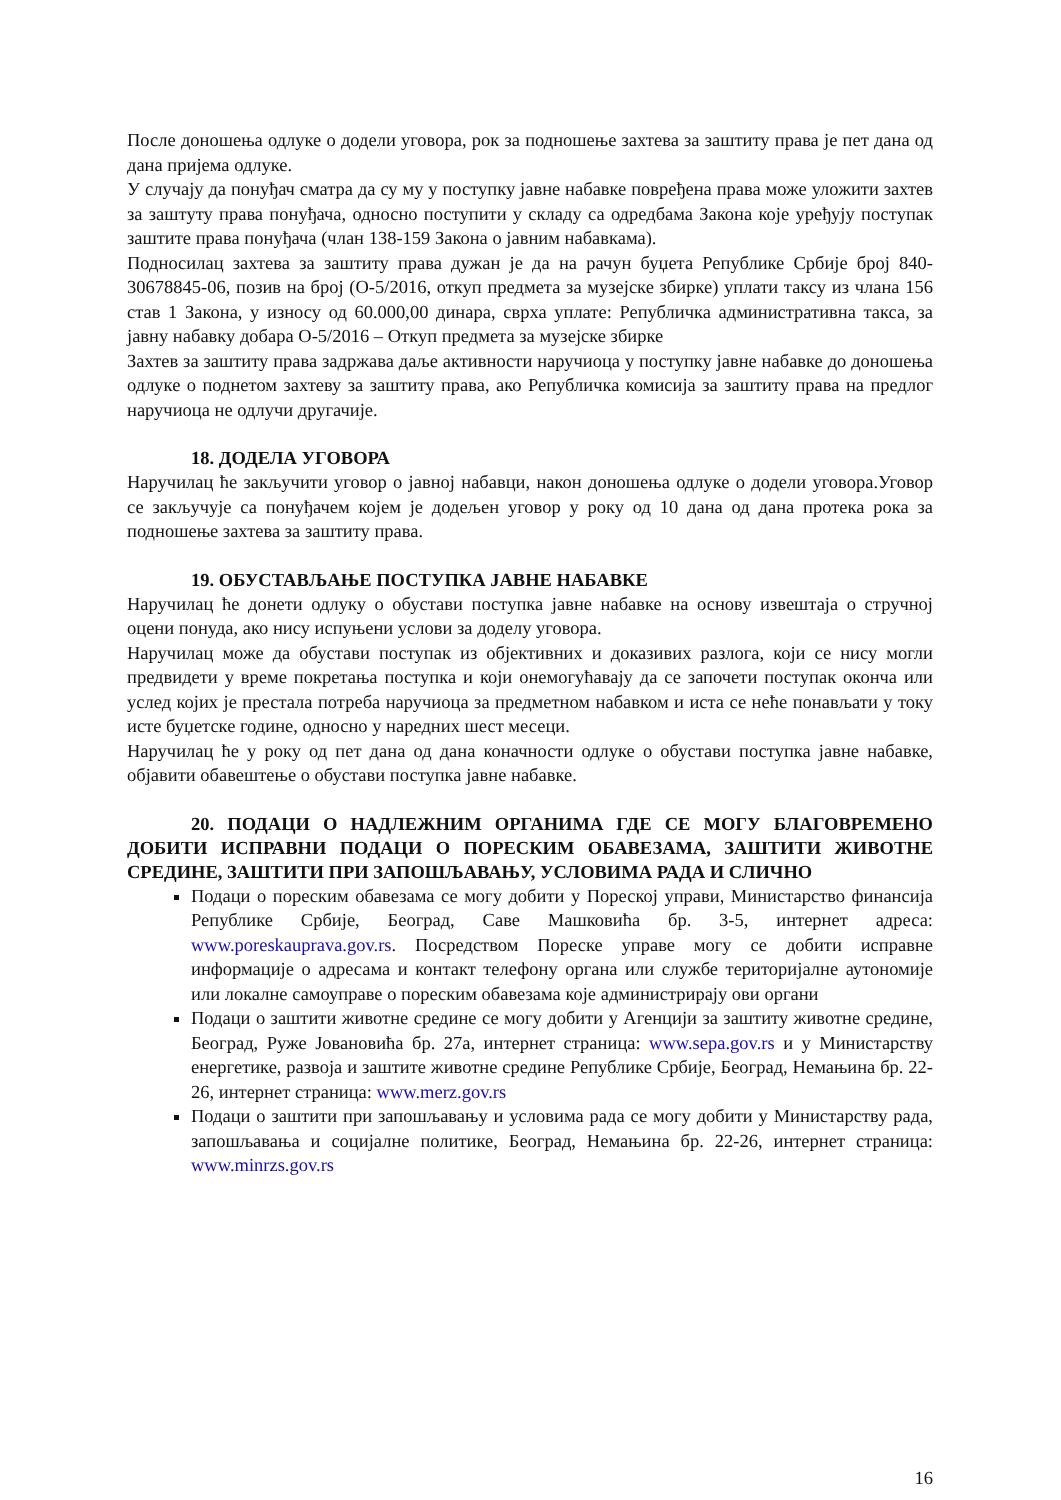После доношења одлуке о додели уговора, рок за подношење захтева за заштиту права је пет дана од дана пријема одлуке.
У случају да понуђач сматра да су му у поступку јавне набавке повређена права може уложити захтев за заштуту права понуђача, односно поступити у складу са одредбама Закона које уређују поступак заштите права понуђача (члан 138-159 Закона о јавним набавкама).
Подносилац захтева за заштиту права дужан је да на рачун буџета Републике Србије број 840-30678845-06, позив на број (О-5/2016, откуп предмета за музејске збирке) уплати таксу из члана 156 став 1 Закона, у износу од 60.000,00 динара, сврха уплате: Републичка административна такса, за јавну набавку добара О-5/2016 – Откуп предмета за музејске збирке
Захтев за заштиту права задржава даље активности наручиоца у поступку јавне набавке до доношења одлуке о поднетом захтеву за заштиту права, ако Републичка комисија за заштиту права на предлог наручиоца не одлучи другачије.
18. ДОДЕЛА УГОВОРА
Наручилац ће закључити уговор о јавној набавци, након доношења одлуке о додели уговора.Уговор се закључује са понуђачем којем је додељен уговор у року од 10 дана од дана протека рока за подношење захтева за заштиту права.
19. ОБУСТАВЉАЊЕ ПОСТУПКА ЈАВНЕ НАБАВКЕ
Наручилац ће донети одлуку о обустави поступка јавне набавке на основу извештаја о стручној оцени понуда, ако нису испуњени услови за доделу уговора.
Наручилац може да обустави поступак из објективних и доказивих разлога, који се нису могли предвидети у време покретања поступка и који онемогућавају да се започети поступак оконча или услед којих је престала потреба наручиоца за предметном набавком и иста се неће понављати у току исте буџетске године, односно у наредних шест месеци.
Наручилац ће у року од пет дана од дана коначности одлуке о обустави поступка јавне набавке, објавити обавештење о обустави поступка јавне набавке.
20. ПОДАЦИ О НАДЛЕЖНИМ ОРГАНИМА ГДЕ СЕ МОГУ БЛАГОВРЕМЕНО ДОБИТИ ИСПРАВНИ ПОДАЦИ О ПОРЕСКИМ ОБАВЕЗАМА, ЗАШТИТИ ЖИВОТНЕ СРЕДИНЕ, ЗАШТИТИ ПРИ ЗАПОШЉАВАЊУ, УСЛОВИМА РАДА И СЛИЧНО
Подаци о пореским обавезама се могу добити у Пореској управи, Министарство финансија Републике Србије, Београд, Саве Машковића бр. 3-5, интернет адреса: www.poreskauprava.gov.rs. Посредством Пореске управе могу се добити исправне информације о адресама и контакт телефону органа или службе територијалне аутономије или локалне самоуправе о пореским обавезама које администрирају ови органи
Подаци о заштити животне средине се могу добити у Агенцији за заштиту животне средине, Београд, Руже Јовановића бр. 27а, интернет страница: www.sepa.gov.rs и у Министарству енергетике, развоја и заштите животне средине Републике Србије, Београд, Немањина бр. 22-26, интернет страница: www.merz.gov.rs
Подаци о заштити при запошљавању и условима рада се могу добити у Министарству рада, запошљавања и социјалне политике, Београд, Немањина бр. 22-26, интернет страница: www.minrzs.gov.rs
16